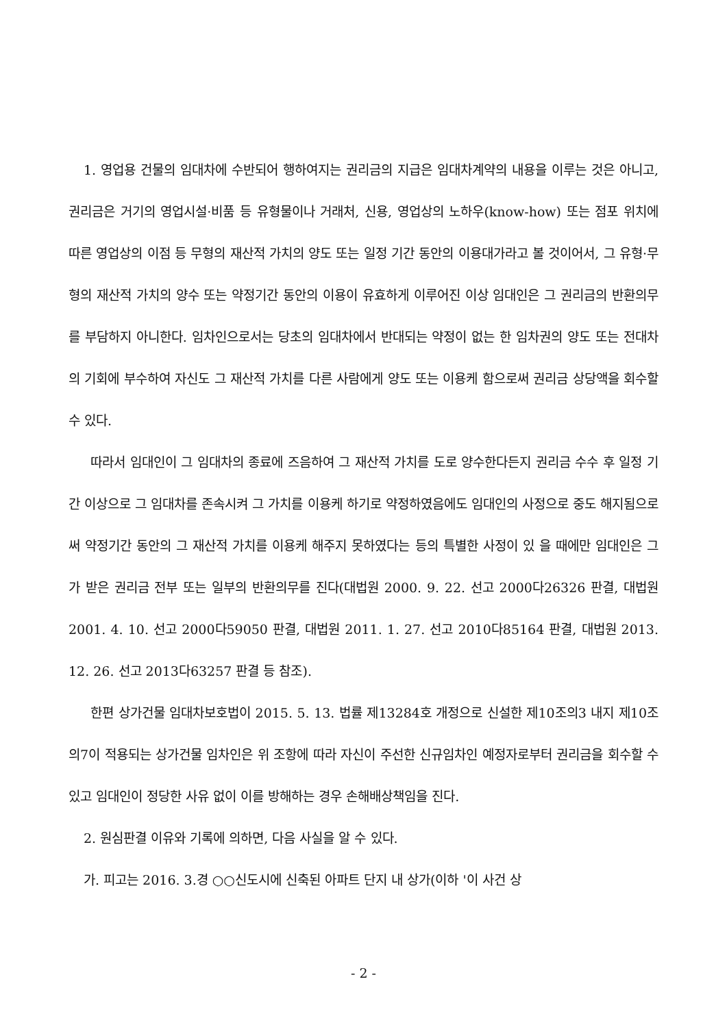1. 영업용 건물의 임대차에 수반되어 행하여지는 권리금의 지급은 임대차계약의 내용을 이루는 것은 아니고, 권리금은 거기의 영업시설·비품 등 유형물이나 거래처, 신용, 영업상의 노하우(know-how) 또는 점포 위치에 따른 영업상의 이점 등 무형의 재산적 가치의 양도 또는 일정 기간 동안의 이용대가라고 볼 것이어서, 그 유형·무형의 재산적 가치의 양수 또는 약정기간 동안의 이용이 유효하게 이루어진 이상 임대인은 그 권리금의 반환의무를 부담하지 아니한다. 임차인으로서는 당초의 임대차에서 반대되는 약정이 없는 한 임차권의 양도 또는 전대차의 기회에 부수하여 자신도 그 재산적 가치를 다른 사람에게 양도 또는 이용케 함으로써 권리금 상당액을 회수할 수 있다.
따라서 임대인이 그 임대차의 종료에 즈음하여 그 재산적 가치를 도로 양수한다든지 권리금 수수 후 일정 기간 이상으로 그 임대차를 존속시켜 그 가치를 이용케 하기로 약정하였음에도 임대인의 사정으로 중도 해지됨으로써 약정기간 동안의 그 재산적 가치를 이용케 해주지 못하였다는 등의 특별한 사정이 있 을 때에만 임대인은 그가 받은 권리금 전부 또는 일부의 반환의무를 진다(대법원 2000. 9. 22. 선고 2000다26326 판결, 대법원 2001. 4. 10. 선고 2000다59050 판결, 대법원 2011. 1. 27. 선고 2010다85164 판결, 대법원 2013. 12. 26. 선고 2013다63257 판결 등 참조).
한편 상가건물 임대차보호법이 2015. 5. 13. 법률 제13284호 개정으로 신설한 제10조의3 내지 제10조의7이 적용되는 상가건물 임차인은 위 조항에 따라 자신이 주선한 신규임차인 예정자로부터 권리금을 회수할 수 있고 임대인이 정당한 사유 없이 이를 방해하는 경우 손해배상책임을 진다.
2. 원심판결 이유와 기록에 의하면, 다음 사실을 알 수 있다.
가. 피고는 2016. 3.경 ○○신도시에 신축된 아파트 단지 내 상가(이하 '이 사건 상
- 2 -